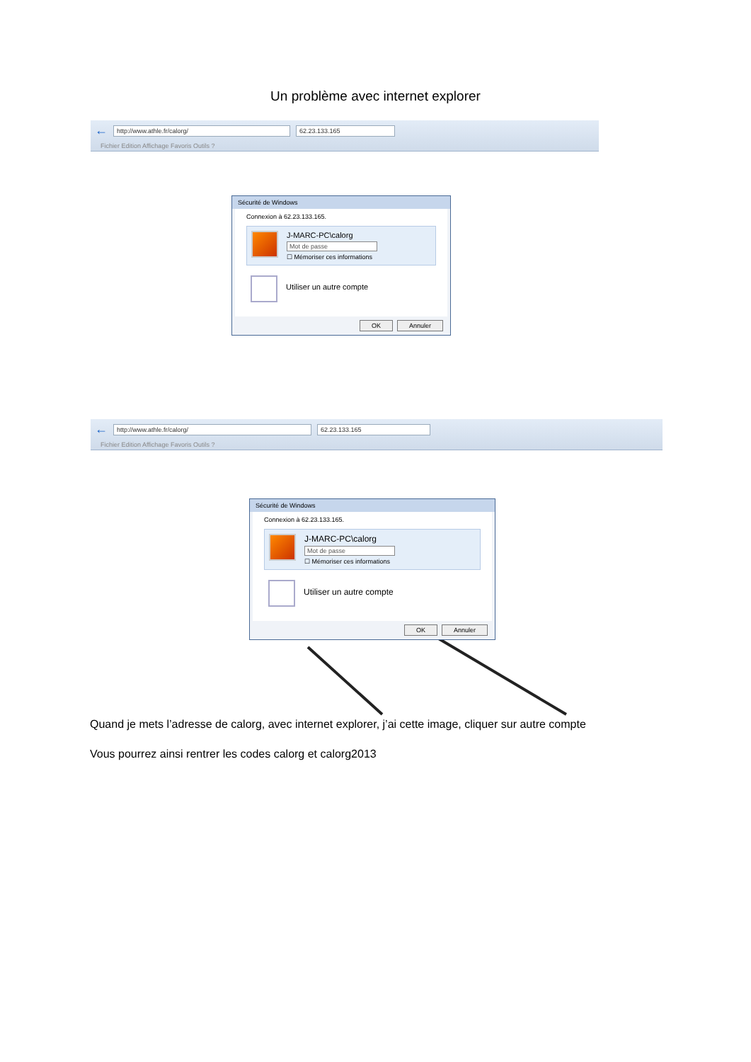Un problème avec internet explorer
← http://www.athle.fr/calorg/ 62.23.133.165
Fichier Edition Affichage Favoris Outils ?
Sécurité de Windows
Connexion à 62.23.133.165.
J-MARC-PC\calorg
Mot de passe
☐ Mémoriser ces informations
Utiliser un autre compte
OK Annuler
← http://www.athle.fr/calorg/ 62.23.133.165
Fichier Edition Affichage Favoris Outils ?
Sécurité de Windows
Connexion à 62.23.133.165.
J-MARC-PC\calorg
Mot de passe
☐ Mémoriser ces informations
Utiliser un autre compte
OK Annuler
Quand je mets l’adresse de calorg, avec internet explorer, j’ai cette image, cliquer sur autre compte
Vous pourrez ainsi rentrer les codes calorg et calorg2013